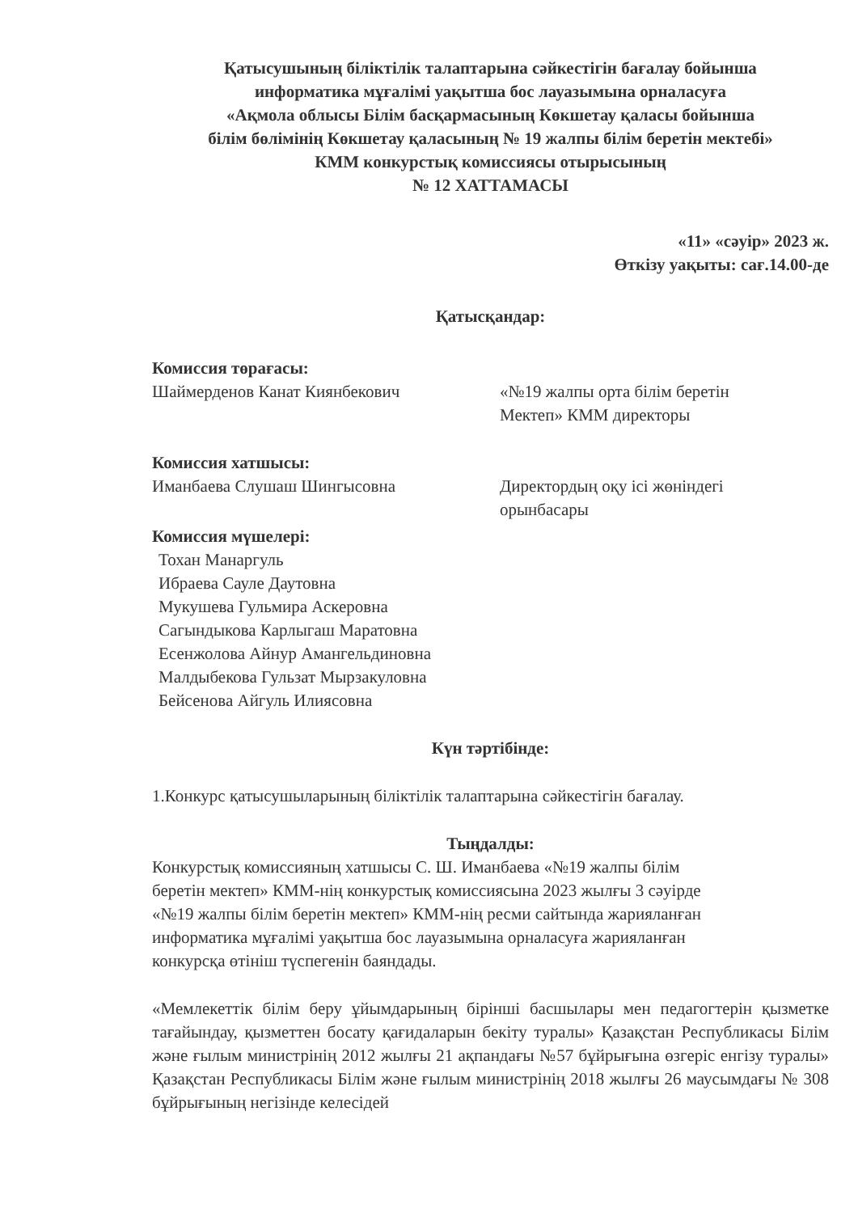Қатысушының біліктілік талаптарына сәйкестігін бағалау бойынша
информатика мұғалімі уақытша бос лауазымына орналасуға
«Ақмола облысы Білім басқармасының Көкшетау қаласы бойынша
білім бөлімінің Көкшетау қаласының № 19 жалпы білім беретін мектебі»
КММ конкурстық комиссиясы отырысының
№ 12 ХАТТАМАСЫ
«11» «сәуір» 2023 ж.
Өткізу уақыты: сағ.14.00-де
Қатысқандар:
Комиссия төрағасы:
Шаймерденов Канат Киянбекович «№19 жалпы орта білім беретін
Мектеп» КММ директоры
Комиссия хатшысы:
Иманбаева Слушаш Шингысовна Директордың оқу ісі жөніндегі
орынбасары
Комиссия мүшелері:
Тохан Манаргуль
Ибраева Сауле Даутовна
Мукушева Гульмира Аскеровна
Сагындыкова Карлыгаш Маратовна
Есенжолова Айнур Амангельдиновна
Малдыбекова Гульзат Мырзакуловна
Бейсенова Айгуль Илиясовна
Күн тәртібінде:
1.Конкурс қатысушыларының біліктілік талаптарына сәйкестігін бағалау.
Тыңдалды:
Конкурстық комиссияның хатшысы С. Ш. Иманбаева «№19 жалпы білім
беретін мектеп» КММ-нің конкурстық комиссиясына 2023 жылғы 3 сәуірде
«№19 жалпы білім беретін мектеп» КММ-нің ресми сайтында жарияланған
информатика мұғалімі уақытша бос лауазымына орналасуға жарияланған
конкурсқа өтініш түспегенін баяндады.
«Мемлекеттік білім беру ұйымдарының бірінші басшылары мен педагогтерін қызметке тағайындау, қызметтен босату қағидаларын бекіту туралы» Қазақстан Республикасы Білім және ғылым министрінің 2012 жылғы 21 ақпандағы №57 бұйрығына өзгеріс енгізу туралы» Қазақстан Республикасы Білім және ғылым министрінің 2018 жылғы 26 маусымдағы № 308 бұйрығының негізінде келесідей